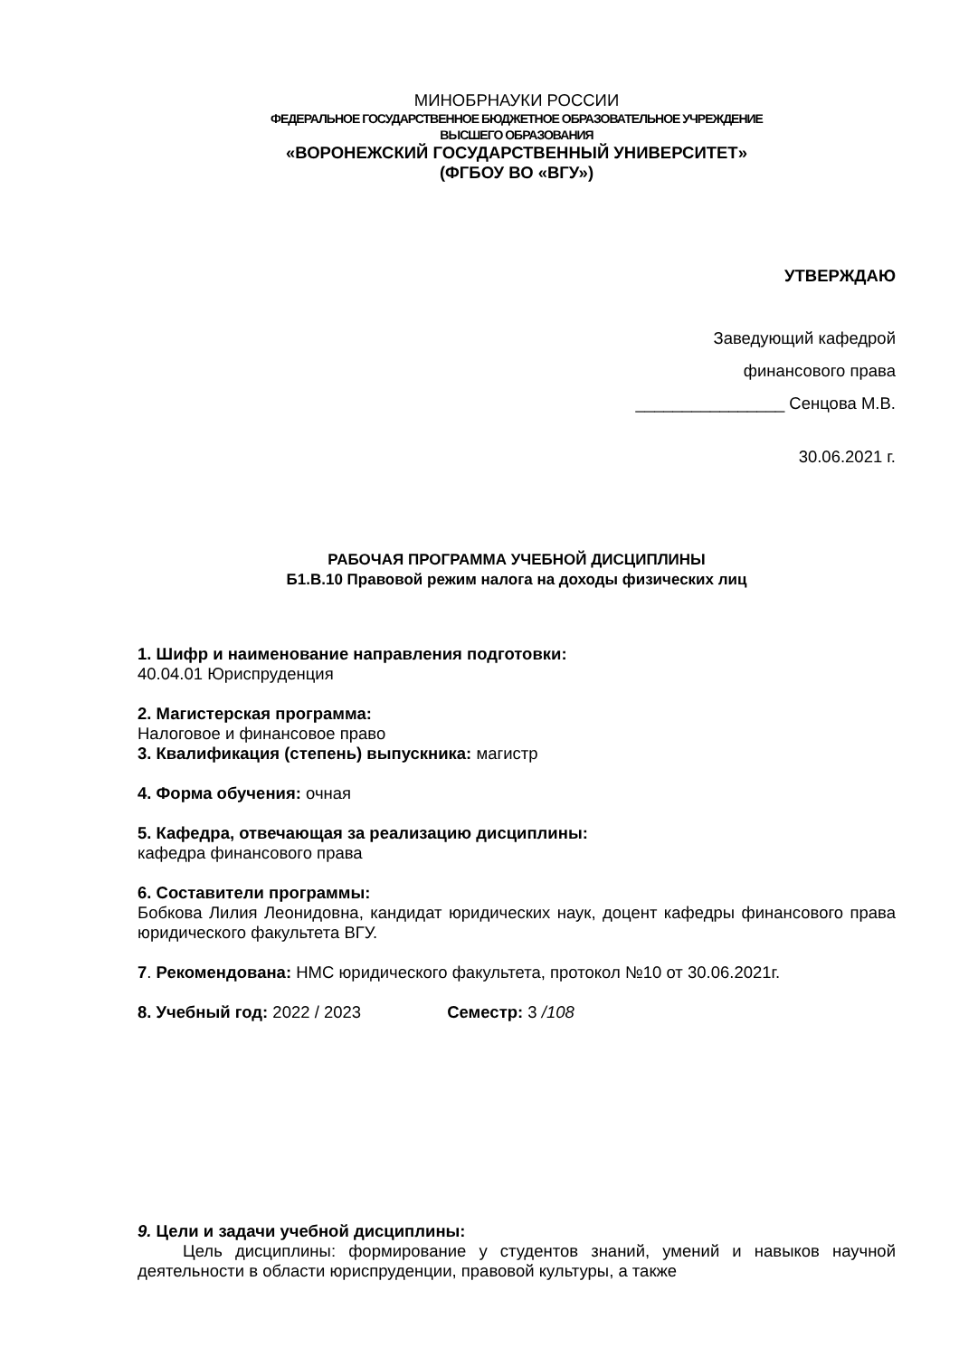МИНОБРНАУКИ РОССИИ
ФЕДЕРАЛЬНОЕ ГОСУДАРСТВЕННОЕ БЮДЖЕТНОЕ ОБРАЗОВАТЕЛЬНОЕ УЧРЕЖДЕНИЕ
ВЫСШЕГО ОБРАЗОВАНИЯ
«ВОРОНЕЖСКИЙ ГОСУДАРСТВЕННЫЙ УНИВЕРСИТЕТ»
(ФГБОУ ВО «ВГУ»)
УТВЕРЖДАЮ
Заведующий кафедрой
финансового права
________________ Сенцова М.В.
30.06.2021 г.
РАБОЧАЯ ПРОГРАММА УЧЕБНОЙ ДИСЦИПЛИНЫ
Б1.В.10 Правовой режим налога на доходы физических лиц
1. Шифр и наименование направления подготовки:
40.04.01 Юриспруденция
2. Магистерская программа:
Налоговое и финансовое право
3. Квалификация (степень) выпускника: магистр
4. Форма обучения: очная
5. Кафедра, отвечающая за реализацию дисциплины:
кафедра финансового права
6. Составители программы:
Бобкова Лилия Леонидовна, кандидат юридических наук, доцент кафедры финансового права юридического факультета ВГУ.
7. Рекомендована: НМС юридического факультета, протокол №10 от 30.06.2021г.
8. Учебный год: 2022 / 2023 Семестр: 3 /108
9. Цели и задачи учебной дисциплины:
Цель дисциплины: формирование у студентов знаний, умений и навыков научной деятельности в области юриспруденции, правовой культуры, а также